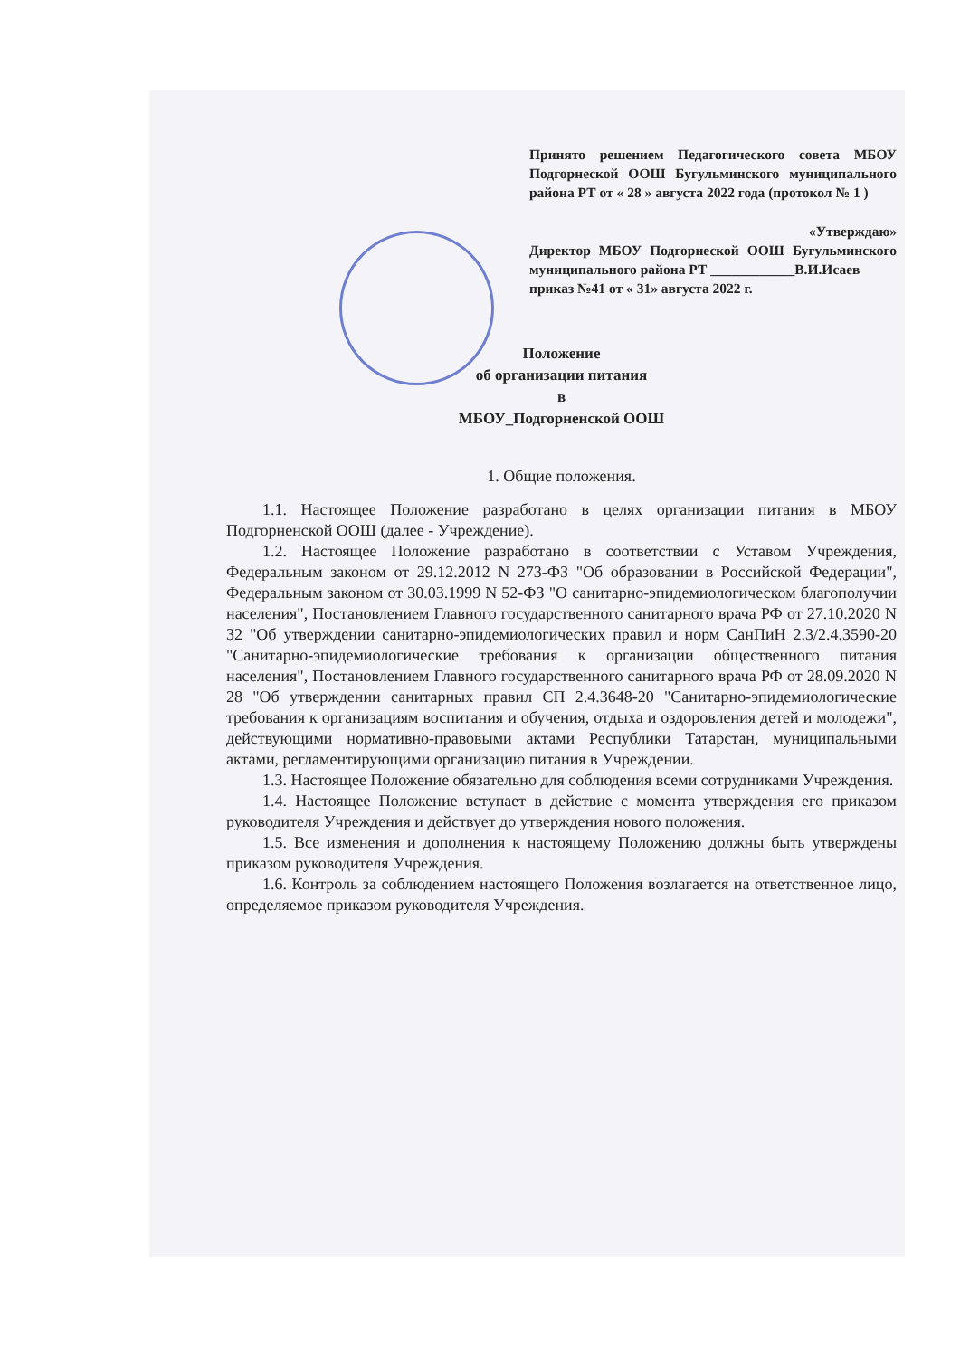Принято решением Педагогического совета МБОУ Подгорнеской ООШ Бугульминского муниципального района РТ от « 28 » августа 2022 года (протокол № 1 )
«Утверждаю»
Директор МБОУ Подгорнеской ООШ Бугульминского муниципального района РТ ____________В.И.Исаев
приказ №41 от « 31» августа 2022 г.
Положение
об организации питания
в
МБОУ_Подгорненской ООШ
1. Общие положения.
1.1. Настоящее Положение разработано в целях организации питания в МБОУ Подгорненской ООШ (далее - Учреждение).
1.2. Настоящее Положение разработано в соответствии с Уставом Учреждения, Федеральным законом от 29.12.2012 N 273-ФЗ "Об образовании в Российской Федерации", Федеральным законом от 30.03.1999 N 52-ФЗ "О санитарно-эпидемиологическом благополучии населения", Постановлением Главного государственного санитарного врача РФ от 27.10.2020 N 32 "Об утверждении санитарно-эпидемиологических правил и норм СанПиН 2.3/2.4.3590-20 "Санитарно-эпидемиологические требования к организации общественного питания населения", Постановлением Главного государственного санитарного врача РФ от 28.09.2020 N 28 "Об утверждении санитарных правил СП 2.4.3648-20 "Санитарно-эпидемиологические требования к организациям воспитания и обучения, отдыха и оздоровления детей и молодежи", действующими нормативно-правовыми актами Республики Татарстан, муниципальными актами, регламентирующими организацию питания в Учреждении.
1.3. Настоящее Положение обязательно для соблюдения всеми сотрудниками Учреждения.
1.4. Настоящее Положение вступает в действие с момента утверждения его приказом руководителя Учреждения и действует до утверждения нового положения.
1.5. Все изменения и дополнения к настоящему Положению должны быть утверждены приказом руководителя Учреждения.
1.6. Контроль за соблюдением настоящего Положения возлагается на ответственное лицо, определяемое приказом руководителя Учреждения.